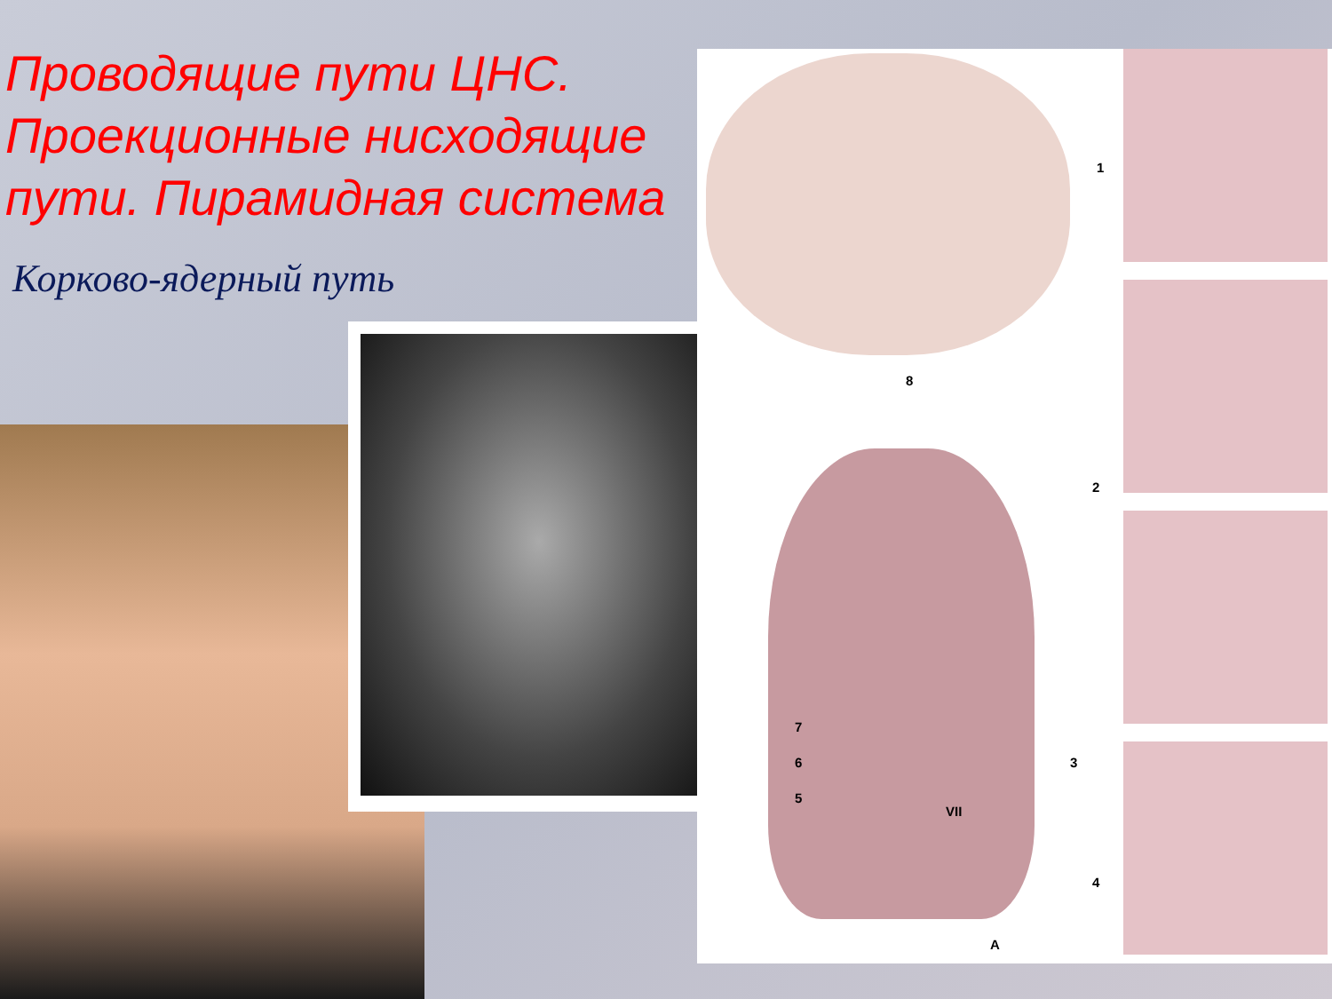Проводящие пути ЦНС. Проекционные нисходящие пути. Пирамидная система
Корково-ядерный путь
1
2
3
4
5
6
7
8
VII
А